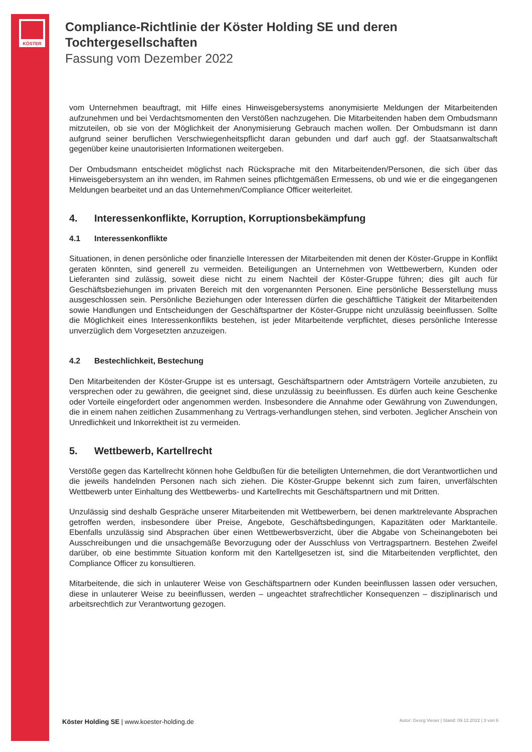KÖSTER
Compliance-Richtlinie der Köster Holding SE und deren Tochtergesellschaften
Fassung vom Dezember 2022
vom Unternehmen beauftragt, mit Hilfe eines Hinweisgebersystems anonymisierte Meldungen der Mitarbeitenden aufzunehmen und bei Verdachtsmomenten den Verstößen nachzugehen. Die Mitarbeitenden haben dem Ombudsmann mitzuteilen, ob sie von der Möglichkeit der Anonymisierung Gebrauch machen wollen. Der Ombudsmann ist dann aufgrund seiner beruflichen Verschwiegenheitspflicht daran gebunden und darf auch ggf. der Staatsanwaltschaft gegenüber keine unautorisierten Informationen weitergeben.
Der Ombudsmann entscheidet möglichst nach Rücksprache mit den Mitarbeitenden/Personen, die sich über das Hinweisgebersystem an ihn wenden, im Rahmen seines pflichtgemäßen Ermessens, ob und wie er die eingegangenen Meldungen bearbeitet und an das Unternehmen/Compliance Officer weiterleitet.
4. Interessenkonflikte, Korruption, Korruptionsbekämpfung
4.1 Interessenkonflikte
Situationen, in denen persönliche oder finanzielle Interessen der Mitarbeitenden mit denen der Köster-Gruppe in Konflikt geraten könnten, sind generell zu vermeiden. Beteiligungen an Unternehmen von Wettbewerbern, Kunden oder Lieferanten sind zulässig, soweit diese nicht zu einem Nachteil der Köster-Gruppe führen; dies gilt auch für Geschäftsbeziehungen im privaten Bereich mit den vorgenannten Personen. Eine persönliche Besserstellung muss ausgeschlossen sein. Persönliche Beziehungen oder Interessen dürfen die geschäftliche Tätigkeit der Mitarbeitenden sowie Handlungen und Entscheidungen der Geschäftspartner der Köster-Gruppe nicht unzulässig beeinflussen. Sollte die Möglichkeit eines Interessenkonflikts bestehen, ist jeder Mitarbeitende verpflichtet, dieses persönliche Interesse unverzüglich dem Vorgesetzten anzuzeigen.
4.2 Bestechlichkeit, Bestechung
Den Mitarbeitenden der Köster-Gruppe ist es untersagt, Geschäftspartnern oder Amtsträgern Vorteile anzubieten, zu versprechen oder zu gewähren, die geeignet sind, diese unzulässig zu beeinflussen. Es dürfen auch keine Geschenke oder Vorteile eingefordert oder angenommen werden. Insbesondere die Annahme oder Gewährung von Zuwendungen, die in einem nahen zeitlichen Zusammenhang zu Vertrags-verhandlungen stehen, sind verboten. Jeglicher Anschein von Unredlichkeit und Inkorrektheit ist zu vermeiden.
5. Wettbewerb, Kartellrecht
Verstöße gegen das Kartellrecht können hohe Geldbußen für die beteiligten Unternehmen, die dort Verantwortlichen und die jeweils handelnden Personen nach sich ziehen. Die Köster-Gruppe bekennt sich zum fairen, unverfälschten Wettbewerb unter Einhaltung des Wettbewerbs- und Kartellrechts mit Geschäftspartnern und mit Dritten.
Unzulässig sind deshalb Gespräche unserer Mitarbeitenden mit Wettbewerbern, bei denen marktrelevante Absprachen getroffen werden, insbesondere über Preise, Angebote, Geschäftsbedingungen, Kapazitäten oder Marktanteile. Ebenfalls unzulässig sind Absprachen über einen Wettbewerbsverzicht, über die Abgabe von Scheinangeboten bei Ausschreibungen und die unsachgemäße Bevorzugung oder der Ausschluss von Vertragspartnern. Bestehen Zweifel darüber, ob eine bestimmte Situation konform mit den Kartellgesetzen ist, sind die Mitarbeitenden verpflichtet, den Compliance Officer zu konsultieren.
Mitarbeitende, die sich in unlauterer Weise von Geschäftspartnern oder Kunden beeinflussen lassen oder versuchen, diese in unlauterer Weise zu beeinflussen, werden – ungeachtet strafrechtlicher Konsequenzen – disziplinarisch und arbeitsrechtlich zur Verantwortung gezogen.
Köster Holding SE | www.koester-holding.de Autor: Georg Vieser | Stand: 09.12.2022 | 3 von 6